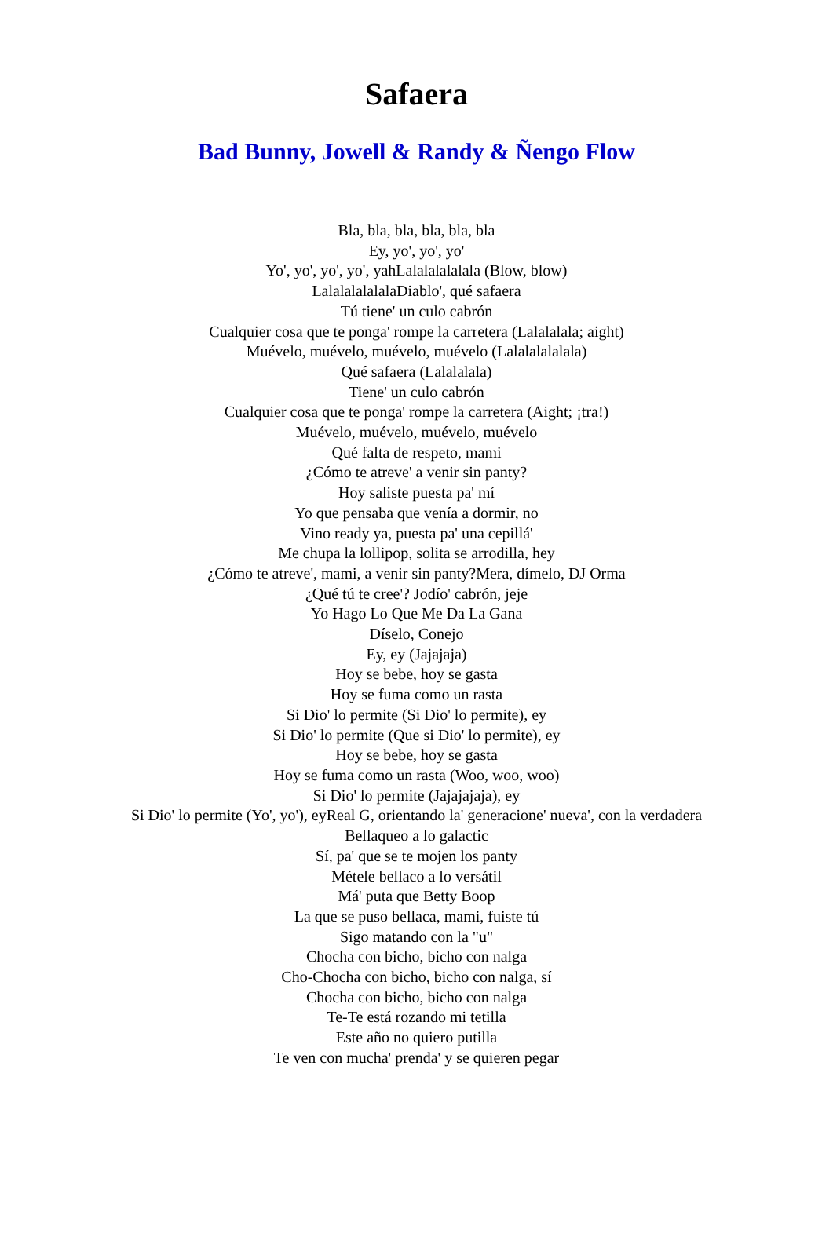Safaera
Bad Bunny, Jowell & Randy & Ñengo Flow
Bla, bla, bla, bla, bla, bla
Ey, yo', yo', yo'
Yo', yo', yo', yo', yahLalalalalalala (Blow, blow)
LalalalalalalaDiablo', qué safaera
Tú tiene' un culo cabrón
Cualquier cosa que te ponga' rompe la carretera (Lalalalala; aight)
Muévelo, muévelo, muévelo, muévelo (Lalalalalalala)
Qué safaera (Lalalalala)
Tiene' un culo cabrón
Cualquier cosa que te ponga' rompe la carretera (Aight; ¡tra!)
Muévelo, muévelo, muévelo, muévelo
Qué falta de respeto, mami
¿Cómo te atreve' a venir sin panty?
Hoy saliste puesta pa' mí
Yo que pensaba que venía a dormir, no
Vino ready ya, puesta pa' una cepillá'
Me chupa la lollipop, solita se arrodilla, hey
¿Cómo te atreve', mami, a venir sin panty?Mera, dímelo, DJ Orma
¿Qué tú te cree'? Jodío' cabrón, jeje
Yo Hago Lo Que Me Da La Gana
Díselo, Conejo
Ey, ey (Jajajaja)
Hoy se bebe, hoy se gasta
Hoy se fuma como un rasta
Si Dio' lo permite (Si Dio' lo permite), ey
Si Dio' lo permite (Que si Dio' lo permite), ey
Hoy se bebe, hoy se gasta
Hoy se fuma como un rasta (Woo, woo, woo)
Si Dio' lo permite (Jajajajaja), ey
Si Dio' lo permite (Yo', yo'), eyReal G, orientando la' generacione' nueva', con la verdadera
Bellaqueo a lo galactic
Sí, pa' que se te mojen los panty
Métele bellaco a lo versátil
Má' puta que Betty Boop
La que se puso bellaca, mami, fuiste tú
Sigo matando con la "u"
Chocha con bicho, bicho con nalga
Cho-Chocha con bicho, bicho con nalga, sí
Chocha con bicho, bicho con nalga
Te-Te está rozando mi tetilla
Este año no quiero putilla
Te ven con mucha' prenda' y se quieren pegar